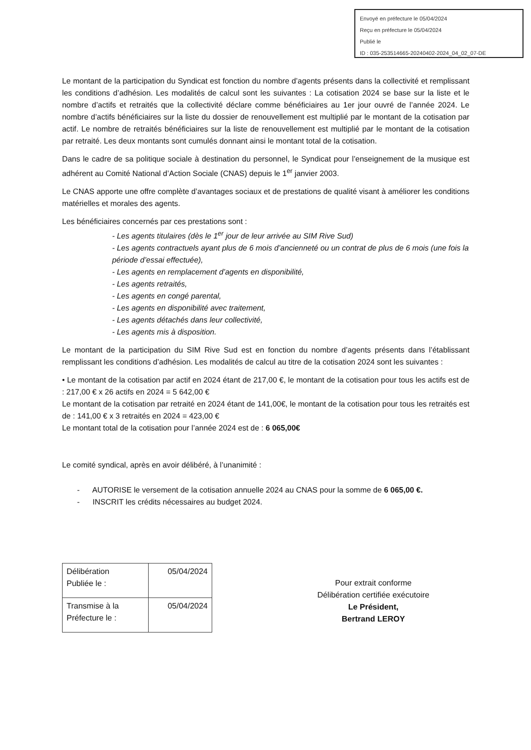Envoyé en préfecture le 05/04/2024
Reçu en préfecture le 05/04/2024
Publié le
ID : 035-253514665-20240402-2024_04_02_07-DE
Le montant de la participation du Syndicat est fonction du nombre d’agents présents dans la collectivité et remplissant les conditions d’adhésion. Les modalités de calcul sont les suivantes : La cotisation 2024 se base sur la liste et le nombre d’actifs et retraités que la collectivité déclare comme bénéficiaires au 1er jour ouvré de l’année 2024. Le nombre d’actifs bénéficiaires sur la liste du dossier de renouvellement est multiplié par le montant de la cotisation par actif. Le nombre de retraités bénéficiaires sur la liste de renouvellement est multiplié par le montant de la cotisation par retraité. Les deux montants sont cumulés donnant ainsi le montant total de la cotisation.
Dans le cadre de sa politique sociale à destination du personnel, le Syndicat pour l’enseignement de la musique est adhérent au Comité National d’Action Sociale (CNAS) depuis le 1<sup>er</sup> janvier 2003.
Le CNAS apporte une offre complète d’avantages sociaux et de prestations de qualité visant à améliorer les conditions matérielles et morales des agents.
Les bénéficiaires concernés par ces prestations sont :
- Les agents titulaires (dès le 1<sup>er</sup> jour de leur arrivée au SIM Rive Sud)
- Les agents contractuels ayant plus de 6 mois d’ancienneté ou un contrat de plus de 6 mois (une fois la période d’essai effectuée),
- Les agents en remplacement d’agents en disponibilité,
- Les agents retraités,
- Les agents en congé parental,
- Les agents en disponibilité avec traitement,
- Les agents détachés dans leur collectivité,
- Les agents mis à disposition.
Le montant de la participation du SIM Rive Sud est en fonction du nombre d’agents présents dans l’établissant remplissant les conditions d’adhésion. Les modalités de calcul au titre de la cotisation 2024 sont les suivantes :
• Le montant de la cotisation par actif en 2024 étant de 217,00 €, le montant de la cotisation pour tous les actifs est de : 217,00 € x 26 actifs en 2024 = 5 642,00 €
Le montant de la cotisation par retraité en 2024 étant de 141,00€, le montant de la cotisation pour tous les retraités est de : 141,00 € x 3 retraités en 2024 = 423,00 €
Le montant total de la cotisation pour l’année 2024 est de : 6 065,00€
Le comité syndical, après en avoir délibéré, à l’unanimité :
- AUTORISE le versement de la cotisation annuelle 2024 au CNAS pour la somme de 6 065,00 €.
- INSCRIT les crédits nécessaires au budget 2024.
| Délibération Publiée le : | 05/04/2024 |
| Transmise à la Préfecture le : | 05/04/2024 |
Pour extrait conforme
Délibération certifiée exécutoire
Le Président,
Bertrand LEROY